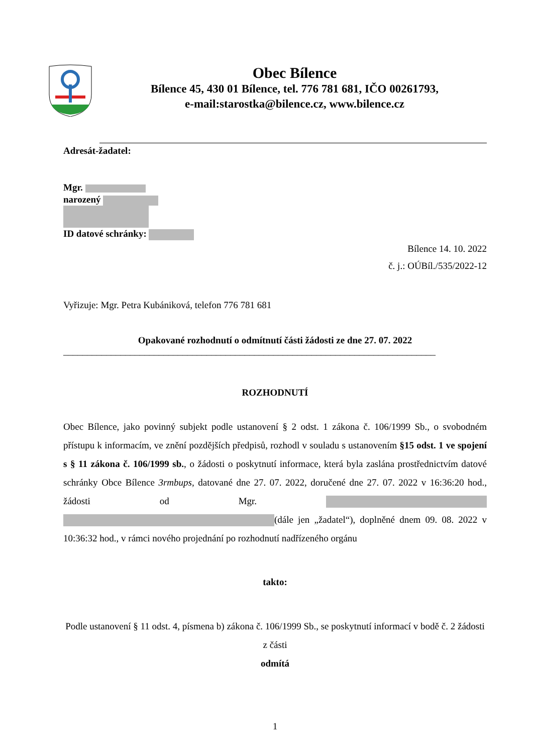Obec Bílence
Bílence 45, 430 01 Bílence, tel. 776 781 681, IČO 00261793,
e-mail:starostka@bilence.cz, www.bilence.cz
Adresát-žadatel:
Mgr.
narozený
ID datové schránky:
Bílence 14. 10. 2022
č. j.: OÚBíl./535/2022-12
Vyřizuje: Mgr. Petra Kubániková, telefon 776 781 681
Opakované rozhodnutí o odmítnutí části žádosti ze dne 27. 07. 2022
______________________________________________________________________________
ROZHODNUTÍ
Obec Bílence, jako povinný subjekt podle ustanovení § 2 odst. 1 zákona č. 106/1999 Sb., o svobodném přístupu k informacím, ve znění pozdějších předpisů, rozhodl v souladu s ustanovením §15 odst. 1 ve spojení s § 11 zákona č. 106/1999 sb., o žádosti o poskytnutí informace, která byla zaslána prostřednictvím datové schránky Obce Bílence 3rmbups, datované dne 27. 07. 2022, doručené dne 27. 07. 2022 v 16:36:20 hod., žádosti od Mgr. (dále jen „žadatel“), doplněné dnem 09. 08. 2022 v 10:36:32 hod., v rámci nového projednání po rozhodnutí nadřízeného orgánu
takto:
Podle ustanovení § 11 odst. 4, písmena b) zákona č. 106/1999 Sb., se poskytnutí informací v bodě č. 2 žádosti z části
odmítá
1